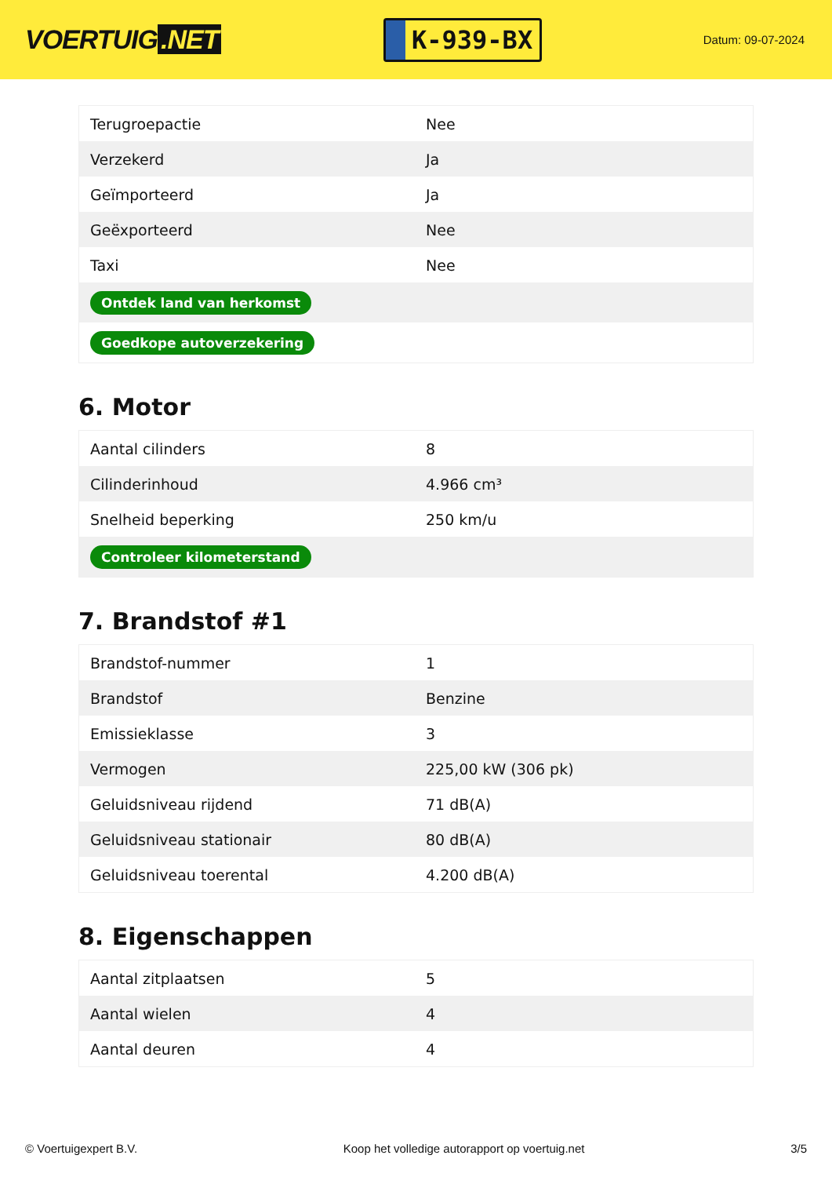VOERTUIG.NET
K-939-BX
Datum: 09-07-2024
| Terugroepactie | Nee |
| Verzekerd | Ja |
| Geïmporteerd | Ja |
| Geëxporteerd | Nee |
| Taxi | Nee |
| Ontdek land van herkomst | |
| Goedkope autoverzekering | |
6. Motor
| Aantal cilinders | 8 |
| Cilinderinhoud | 4.966 cm³ |
| Snelheid beperking | 250 km/u |
| Controleer kilometerstand | |
7. Brandstof #1
| Brandstof-nummer | 1 |
| Brandstof | Benzine |
| Emissieklasse | 3 |
| Vermogen | 225,00 kW (306 pk) |
| Geluidsniveau rijdend | 71 dB(A) |
| Geluidsniveau stationair | 80 dB(A) |
| Geluidsniveau toerental | 4.200 dB(A) |
8. Eigenschappen
| Aantal zitplaatsen | 5 |
| Aantal wielen | 4 |
| Aantal deuren | 4 |
© Voertuigexpert B.V. Koop het volledige autorapport op voertuig.net 3/5